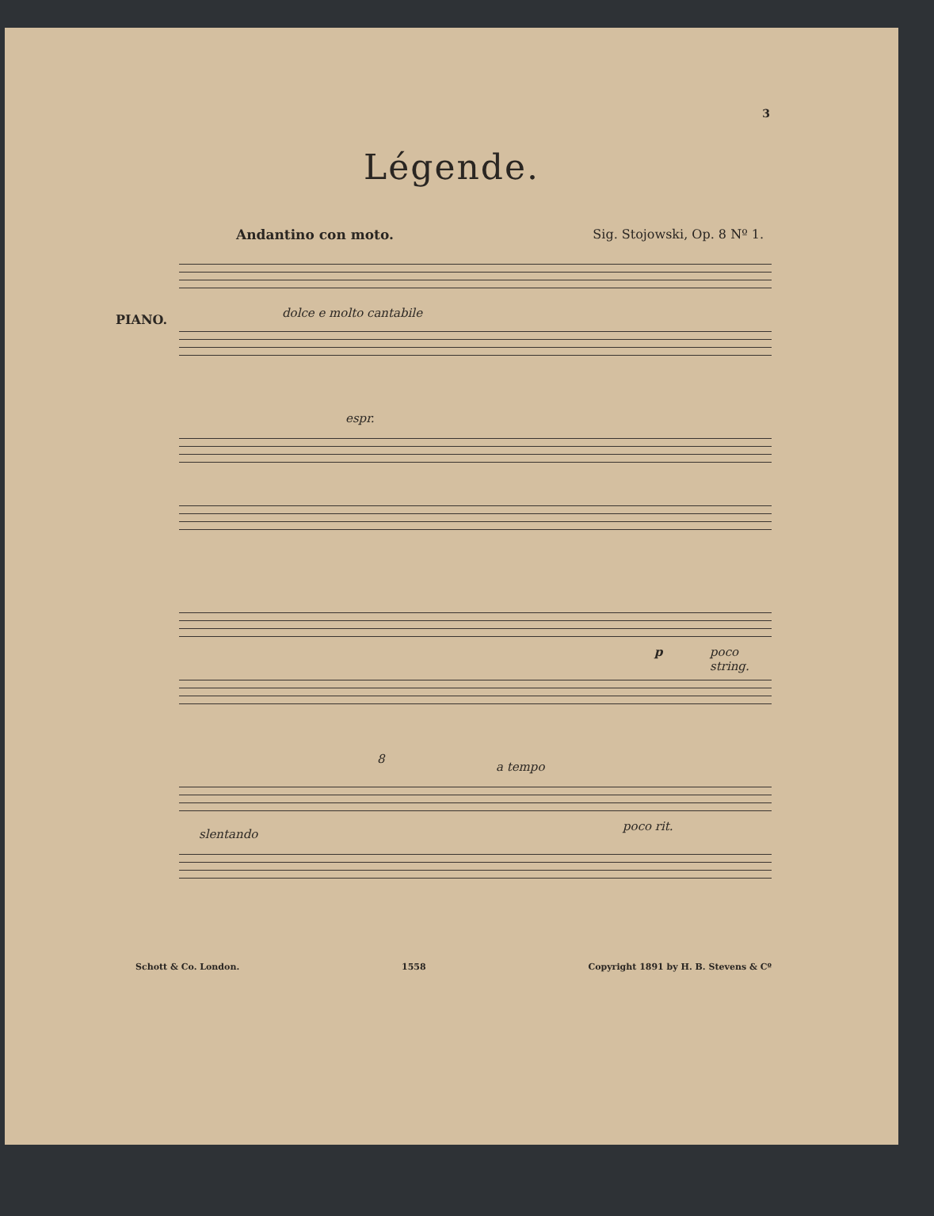3
Légende.
Andantino con moto. Sig. Stojowski, Op. 8 Nº 1.
PIANO. dolce e molto cantabile
espr.
p poco string.
a tempo
8
slentando
poco rit.
Schott & Co. London. 1558 Copyright 1891 by H. B. Stevens & Cº